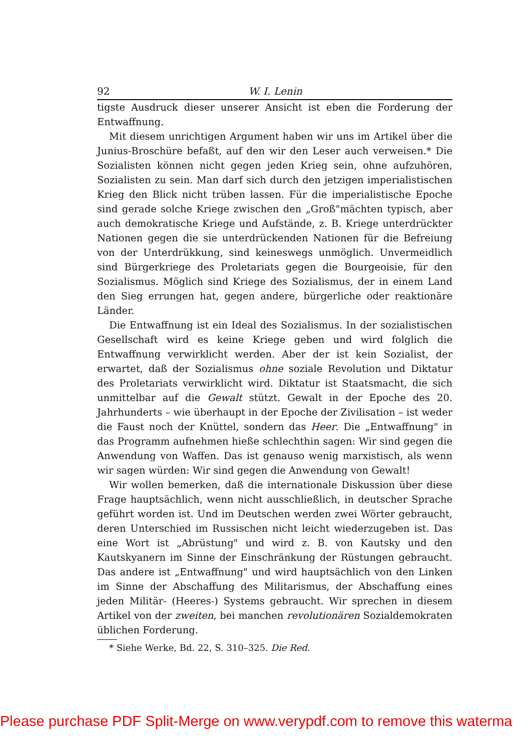92 W. I. Lenin
tigste Ausdruck dieser unserer Ansicht ist eben die Forderung der Entwaffnung.
Mit diesem unrichtigen Argument haben wir uns im Artikel über die Junius-Broschüre befaßt, auf den wir den Leser auch verweisen.* Die Sozialisten können nicht gegen jeden Krieg sein, ohne aufzuhören, Sozialisten zu sein. Man darf sich durch den jetzigen imperialistischen Krieg den Blick nicht trüben lassen. Für die imperialistische Epoche sind gerade solche Kriege zwischen den „Groß"mächten typisch, aber auch demokratische Kriege und Aufstände, z. B. Kriege unterdrückter Nationen gegen die sie unterdrückenden Nationen für die Befreiung von der Unterdrükkung, sind keineswegs unmöglich. Unvermeidlich sind Bürgerkriege des Proletariats gegen die Bourgeoisie, für den Sozialismus. Möglich sind Kriege des Sozialismus, der in einem Land den Sieg errungen hat, gegen andere, bürgerliche oder reaktionäre Länder.
Die Entwaffnung ist ein Ideal des Sozialismus. In der sozialistischen Gesellschaft wird es keine Kriege geben und wird folglich die Entwaffnung verwirklicht werden. Aber der ist kein Sozialist, der erwartet, daß der Sozialismus ohne soziale Revolution und Diktatur des Proletariats verwirklicht wird. Diktatur ist Staatsmacht, die sich unmittelbar auf die Gewalt stützt. Gewalt in der Epoche des 20. Jahrhunderts – wie überhaupt in der Epoche der Zivilisation – ist weder die Faust noch der Knüttel, sondern das Heer. Die „Entwaffnung" in das Programm aufnehmen hieße schlechthin sagen: Wir sind gegen die Anwendung von Waffen. Das ist genauso wenig marxistisch, als wenn wir sagen würden: Wir sind gegen die Anwendung von Gewalt!
Wir wollen bemerken, daß die internationale Diskussion über diese Frage hauptsächlich, wenn nicht ausschließlich, in deutscher Sprache geführt worden ist. Und im Deutschen werden zwei Wörter gebraucht, deren Unterschied im Russischen nicht leicht wiederzugeben ist. Das eine Wort ist „Abrüstung" und wird z. B. von Kautsky und den Kautskyanern im Sinne der Einschränkung der Rüstungen gebraucht. Das andere ist „Entwaffnung" und wird hauptsächlich von den Linken im Sinne der Abschaffung des Militarismus, der Abschaffung eines jeden Militär- (Heeres-) Systems gebraucht. Wir sprechen in diesem Artikel von der zweiten, bei manchen revolutionären Sozialdemokraten üblichen Forderung.
* Siehe Werke, Bd. 22, S. 310–325. Die Red.
Please purchase PDF Split-Merge on www.verypdf.com to remove this waterma